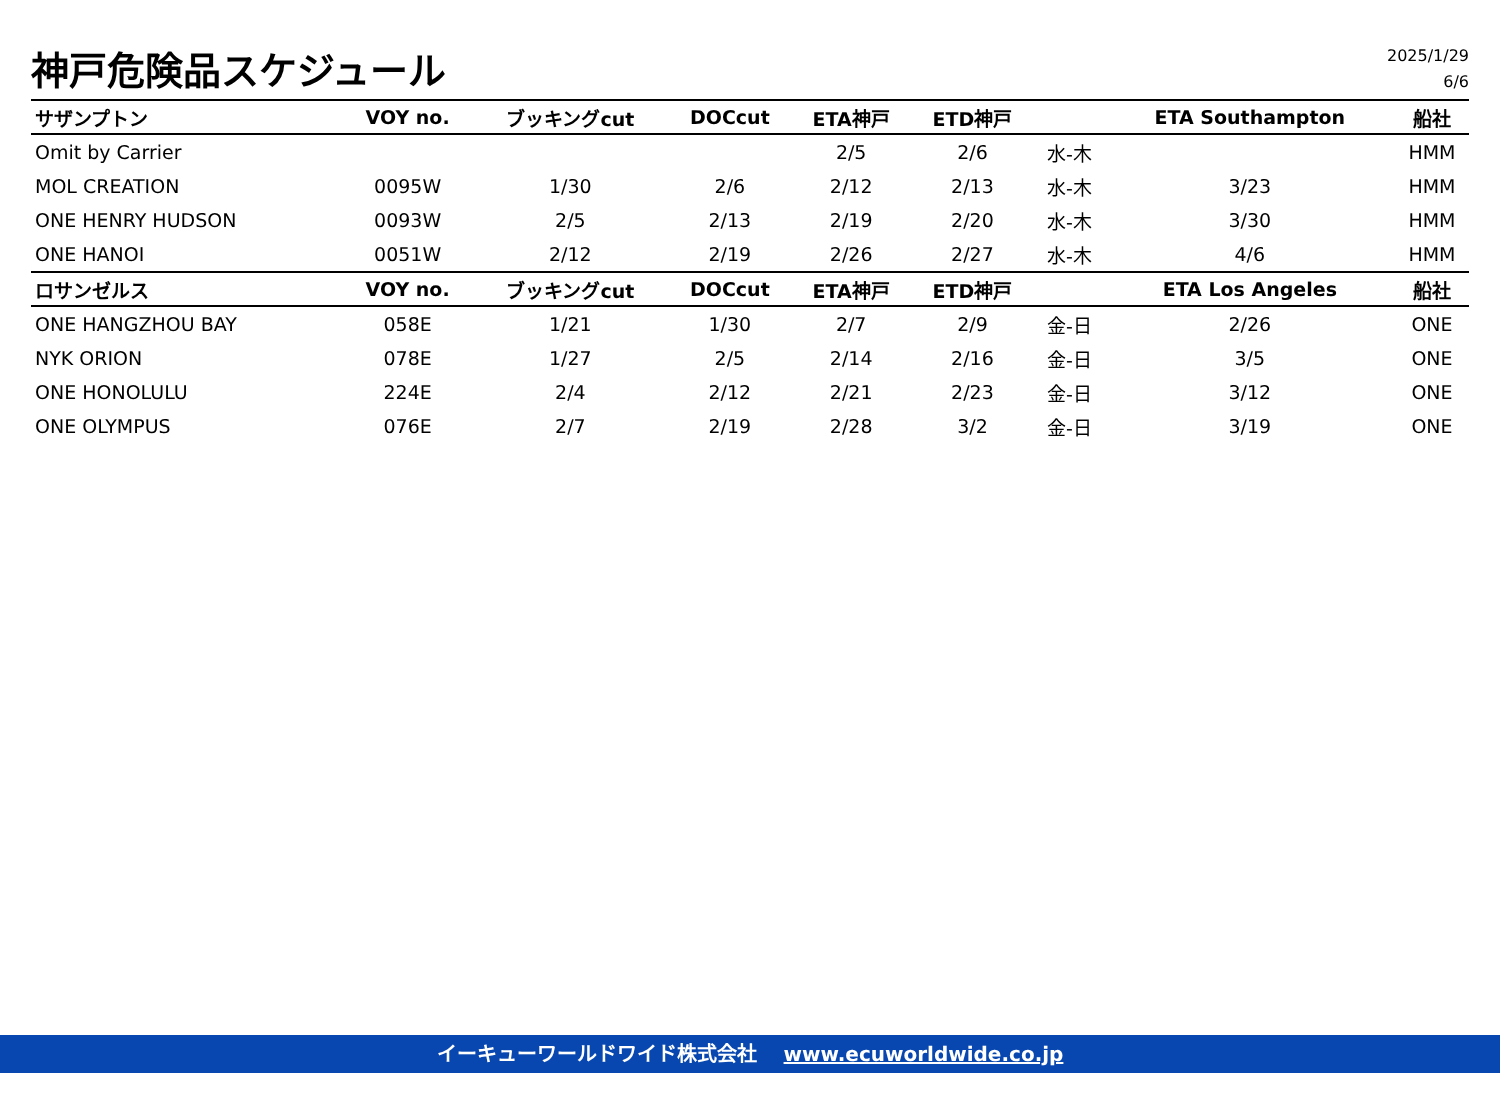神戸危険品スケジュール
2025/1/29
6/6
| サザンプトン | VOY no. | ブッキングcut | DOCcut | ETA神戸 | ETD神戸 | | ETA Southampton | 船社 |
| --- | --- | --- | --- | --- | --- | --- | --- | --- |
| Omit by Carrier | | | | 2/5 | 2/6 | 水-木 | | HMM |
| MOL CREATION | 0095W | 1/30 | 2/6 | 2/12 | 2/13 | 水-木 | 3/23 | HMM |
| ONE HENRY HUDSON | 0093W | 2/5 | 2/13 | 2/19 | 2/20 | 水-木 | 3/30 | HMM |
| ONE HANOI | 0051W | 2/12 | 2/19 | 2/26 | 2/27 | 水-木 | 4/6 | HMM |
| ロサンゼルス | VOY no. | ブッキングcut | DOCcut | ETA神戸 | ETD神戸 | | ETA Los Angeles | 船社 |
| ONE HANGZHOU BAY | 058E | 1/21 | 1/30 | 2/7 | 2/9 | 金-日 | 2/26 | ONE |
| NYK ORION | 078E | 1/27 | 2/5 | 2/14 | 2/16 | 金-日 | 3/5 | ONE |
| ONE HONOLULU | 224E | 2/4 | 2/12 | 2/21 | 2/23 | 金-日 | 3/12 | ONE |
| ONE OLYMPUS | 076E | 2/7 | 2/19 | 2/28 | 3/2 | 金-日 | 3/19 | ONE |
イーキューワールドワイド株式会社 www.ecuworldwide.co.jp